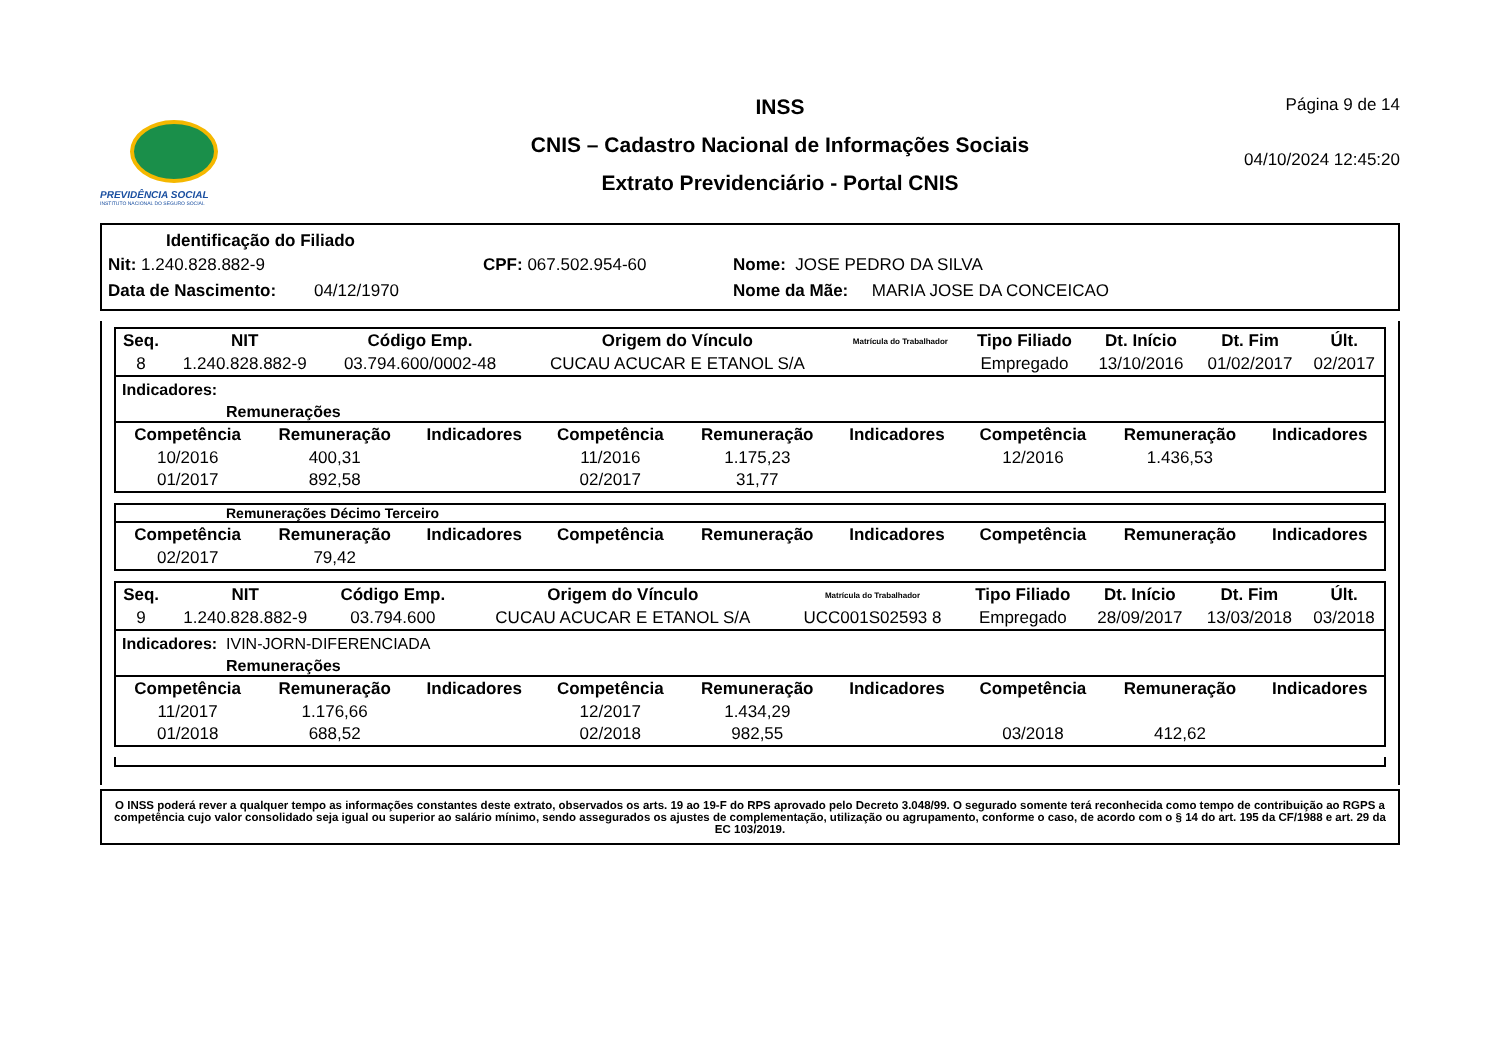PREVIDÊNCIA SOCIAL
INSTITUTO NACIONAL DO SEGURO SOCIAL
INSS
CNIS – Cadastro Nacional de Informações Sociais
Extrato Previdenciário - Portal CNIS
Página 9 de 14
04/10/2024 12:45:20
Identificação do Filiado
Nit: 1.240.828.882-9 CPF: 067.502.954-60 Nome: JOSE PEDRO DA SILVA
Data de Nascimento: 04/12/1970 Nome da Mãe: MARIA JOSE DA CONCEICAO
| Seq. | NIT | Código Emp. | Origem do Vínculo | Matrícula do Trabalhador | Tipo Filiado | Dt. Início | Dt. Fim | Últ. |
| --- | --- | --- | --- | --- | --- | --- | --- | --- |
| 8 | 1.240.828.882-9 | 03.794.600/0002-48 | CUCAU ACUCAR E ETANOL S/A | | Empregado | 13/10/2016 | 01/02/2017 | 02/2017 |
Indicadores:
Remunerações
| Competência | Remuneração | Indicadores | Competência | Remuneração | Indicadores | Competência | Remuneração | Indicadores |
| --- | --- | --- | --- | --- | --- | --- | --- | --- |
| 10/2016 | 400,31 | | 11/2016 | 1.175,23 | | 12/2016 | 1.436,53 | |
| 01/2017 | 892,58 | | 02/2017 | 31,77 | | | | |
Remunerações Décimo Terceiro
| Competência | Remuneração | Indicadores | Competência | Remuneração | Indicadores | Competência | Remuneração | Indicadores |
| --- | --- | --- | --- | --- | --- | --- | --- | --- |
| 02/2017 | 79,42 | | | | | | | |
| Seq. | NIT | Código Emp. | Origem do Vínculo | Matrícula do Trabalhador | Tipo Filiado | Dt. Início | Dt. Fim | Últ. |
| --- | --- | --- | --- | --- | --- | --- | --- | --- |
| 9 | 1.240.828.882-9 | 03.794.600 | CUCAU ACUCAR E ETANOL S/A | UCC001S02593 8 | Empregado | 28/09/2017 | 13/03/2018 | 03/2018 |
Indicadores: IVIN-JORN-DIFERENCIADA
Remunerações
| Competência | Remuneração | Indicadores | Competência | Remuneração | Indicadores | Competência | Remuneração | Indicadores |
| --- | --- | --- | --- | --- | --- | --- | --- | --- |
| 11/2017 | 1.176,66 | | 12/2017 | 1.434,29 | | | | |
| 01/2018 | 688,52 | | 02/2018 | 982,55 | | 03/2018 | 412,62 | |
O INSS poderá rever a qualquer tempo as informações constantes deste extrato, observados os arts. 19 ao 19-F do RPS aprovado pelo Decreto 3.048/99. O segurado somente terá reconhecida como tempo de contribuição ao RGPS a competência cujo valor consolidado seja igual ou superior ao salário mínimo, sendo assegurados os ajustes de complementação, utilização ou agrupamento, conforme o caso, de acordo com o § 14 do art. 195 da CF/1988 e art. 29 da EC 103/2019.